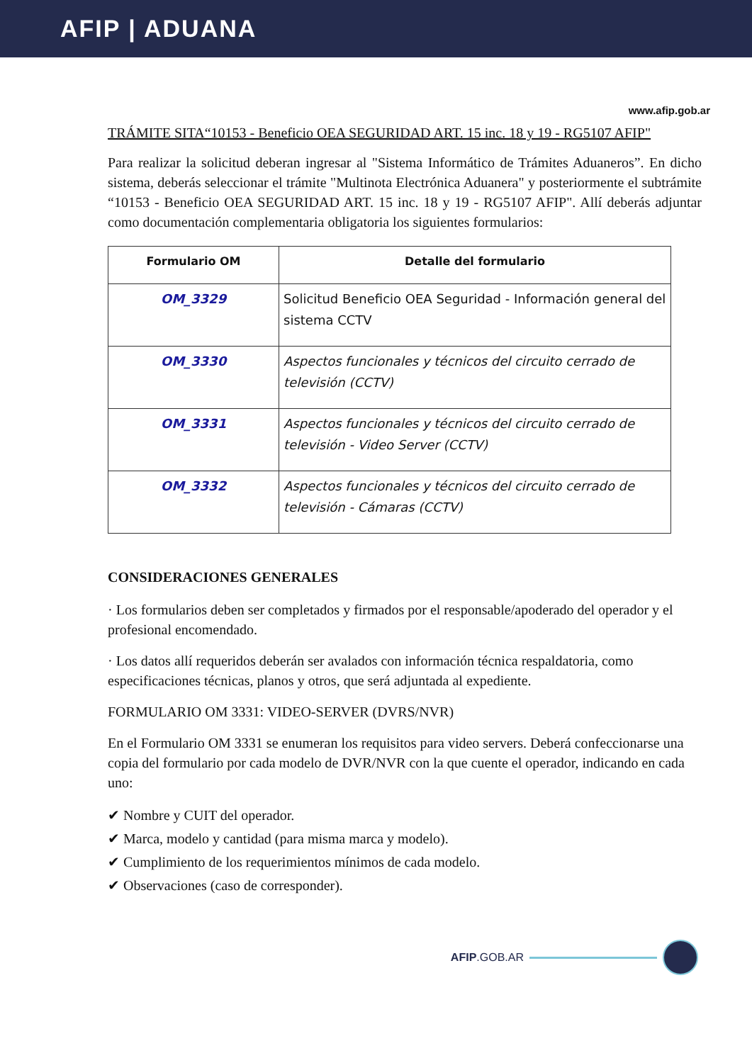AFIP | ADUANA
www.afip.gob.ar
TRÁMITE SITA“10153 - Beneficio OEA SEGURIDAD ART. 15 inc. 18 y 19 - RG5107 AFIP"
Para realizar la solicitud deberan ingresar al "Sistema Informático de Trámites Aduaneros”. En dicho sistema, deberás seleccionar el trámite "Multinota Electrónica Aduanera" y posteriormente el subtrámite “10153 - Beneficio OEA SEGURIDAD ART. 15 inc. 18 y 19 - RG5107 AFIP". Allí deberás adjuntar como documentación complementaria obligatoria los siguientes formularios:
| Formulario OM | Detalle del formulario |
| --- | --- |
| OM_3329 | Solicitud Beneficio OEA Seguridad - Información general del sistema CCTV |
| OM_3330 | Aspectos funcionales y técnicos del circuito cerrado de televisión (CCTV) |
| OM_3331 | Aspectos funcionales y técnicos del circuito cerrado de televisión - Video Server (CCTV) |
| OM_3332 | Aspectos funcionales y técnicos del circuito cerrado de televisión - Cámaras (CCTV) |
CONSIDERACIONES GENERALES
· Los formularios deben ser completados y firmados por el responsable/apoderado del operador y el profesional encomendado.
· Los datos allí requeridos deberán ser avalados con información técnica respaldatoria, como especificaciones técnicas, planos y otros, que será adjuntada al expediente.
FORMULARIO OM 3331: VIDEO-SERVER (DVRS/NVR)
En el Formulario OM 3331 se enumeran los requisitos para video servers. Deberá confeccionarse una copia del formulario por cada modelo de DVR/NVR con la que cuente el operador, indicando en cada uno:
✔ Nombre y CUIT del operador.
✔ Marca, modelo y cantidad (para misma marca y modelo).
✔ Cumplimiento de los requerimientos mínimos de cada modelo.
✔ Observaciones (caso de corresponder).
AFIP.GOB.AR